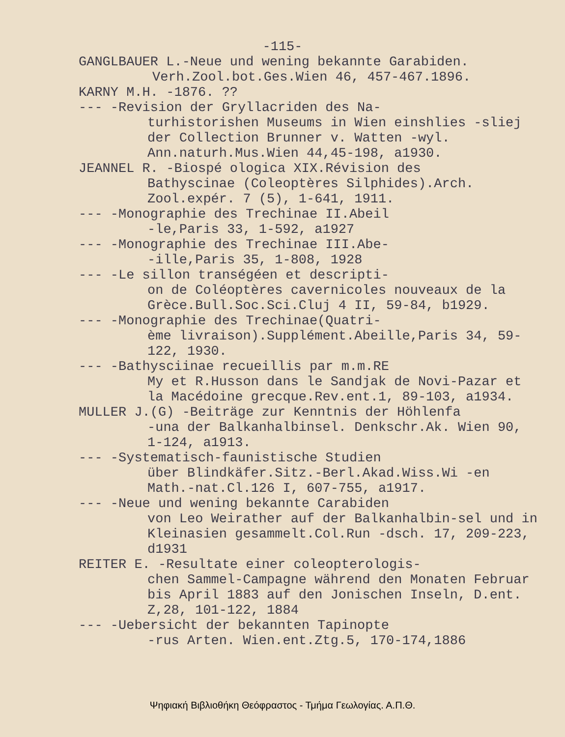-115-
GANGLBAUER L.-Neue und wening bekannte Garabiden.
Verh.Zool.bot.Ges.Wien 46, 457-467.1896.
KARNY M.H. -1876. ??
--- -Revision der Gryllacriden des Na-
turhistorishen Museums in Wien einshlies -sliej der Collection Brunner v. Watten -wyl. Ann.naturh.Mus.Wien 44,45-198, a1930.
JEANNEL R. -Biospé ologica XIX.Révision des
Bathyscinae (Coleoptères Silphides).Arch. Zool.expér. 7 (5), 1-641, 1911.
--- -Monographie des Trechinae II.Abeil
-le,Paris 33, 1-592, a1927
--- -Monographie des Trechinae III.Abe-
-ille,Paris 35, 1-808, 1928
--- -Le sillon transégéen et descripti-
on de Coléoptères cavernicoles nouveaux de la Grèce.Bull.Soc.Sci.Cluj 4 II, 59-84, b1929.
--- -Monographie des Trechinae(Quatri-
ème livraison).Supplément.Abeille,Paris 34, 59-122, 1930.
--- -Bathysciinae recueillis par m.m.RE
My et R.Husson dans le Sandjak de Novi-Pazar et la Macédoine grecque.Rev.ent.1, 89-103, a1934.
MULLER J.(G) -Beiträge zur Kenntnis der Höhlenfa
-una der Balkanhalbinsel. Denkschr.Ak. Wien 90, 1-124, a1913.
--- -Systematisch-faunistische Studien
über Blindkäfer.Sitz.-Berl.Akad.Wiss.Wi -en Math.-nat.Cl.126 I, 607-755, a1917.
--- -Neue und wening bekannte Carabiden
von Leo Weirather auf der Balkanhalbin-sel und in Kleinasien gesammelt.Col.Run -dsch. 17, 209-223, d1931
REITER E. -Resultate einer coleopterologis-
chen Sammel-Campagne während den Monaten Februar bis April 1883 auf den Jonischen Inseln, D.ent. Z,28, 101-122, 1884
--- -Uebersicht der bekannten Tapinopte
-rus Arten. Wien.ent.Ztg.5, 170-174,1886
Ψηφιακή Βιβλιοθήκη Θεόφραστος - Τμήμα Γεωλογίας. Α.Π.Θ.